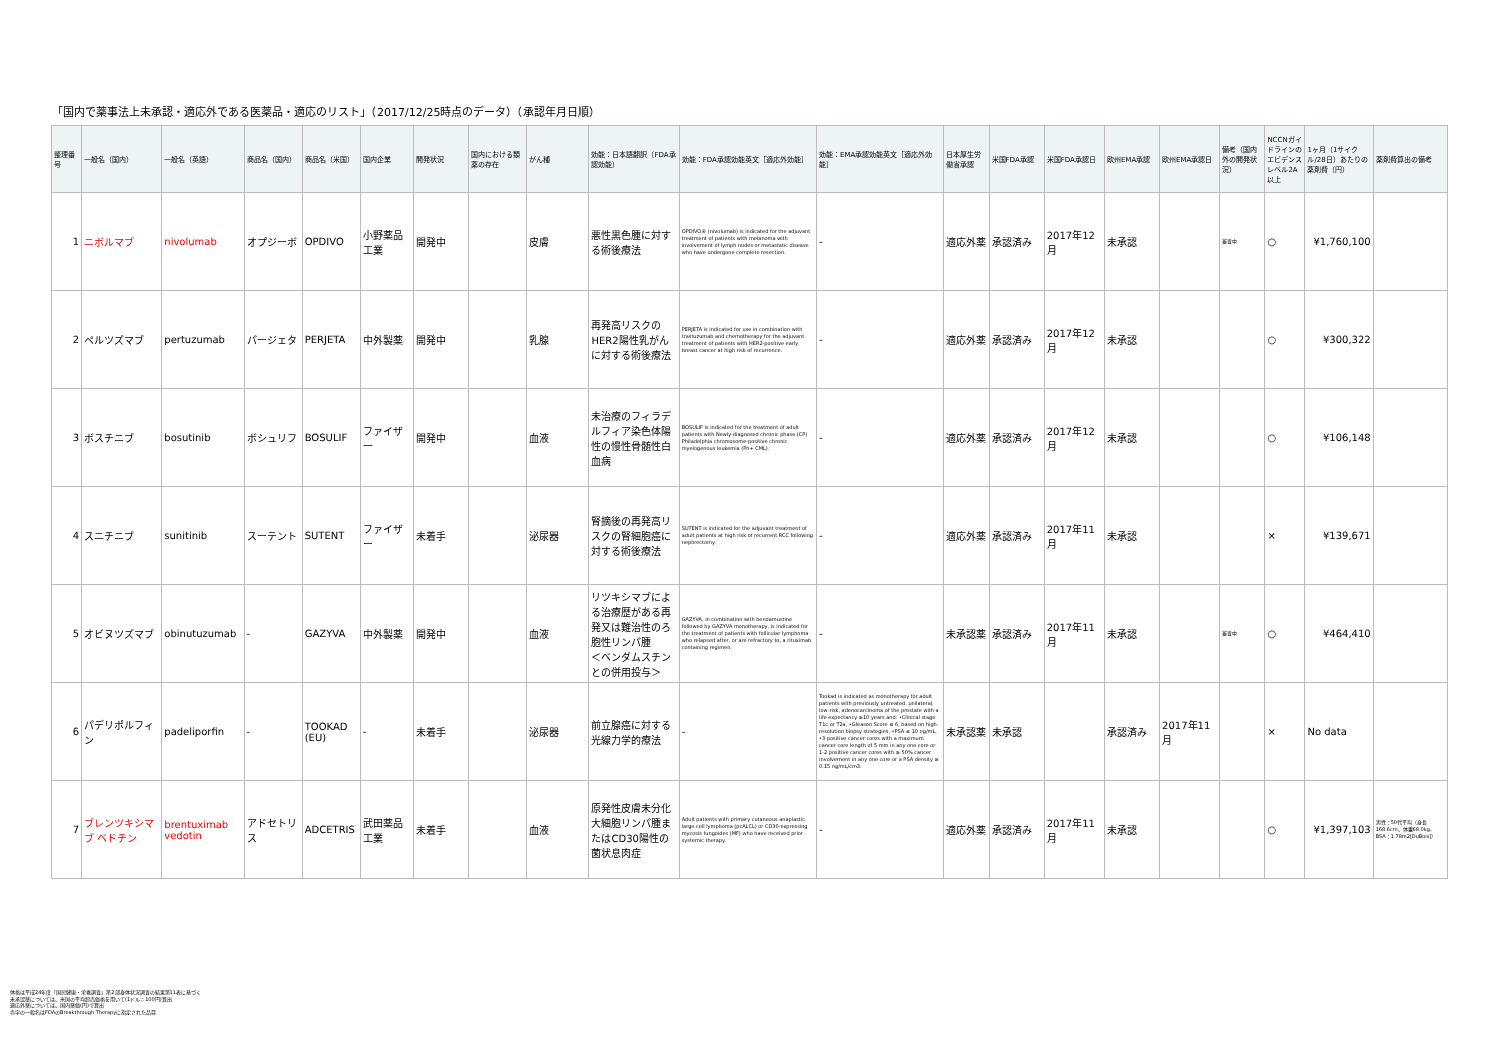「国内で薬事法上未承認・適応外である医薬品・適応のリスト」（2017/12/25時点のデータ）（承認年月日順）
| 整理番号 | 一般名（国内） | 一般名（英語） | 商品名（国内） | 商品名（米国） | 国内企業 | 開発状況 | 国内における類薬の存在 | がん種 | 効能：日本語翻訳（FDA承認効能） | 効能：FDA承認効能英文［適応外効能］ | 効能：EMA承認効能英文［適応外効能］ | 日本厚生労働省承認 | 米国FDA承認 | 米国FDA承認日 | 欧州EMA承認 | 欧州EMA承認日 | 備考（国内外の開発状況） | NCCNガイドラインのエビデンスレベル2A以上 | 1ヶ月（1サイクル/28日）あたりの薬剤費（円） | 薬剤費算出の備考 |
| --- | --- | --- | --- | --- | --- | --- | --- | --- | --- | --- | --- | --- | --- | --- | --- | --- | --- | --- | --- | --- |
| 1 | ニボルマブ | nivolumab | オプジーボ | OPDIVO | 小野薬品工業 | 開発中 | | 皮膚 | 悪性黒色腫に対する術後療法 | OPDIVO® (nivolumab) is indicated for the adjuvant treatment of patients with melanoma with involvement of lymph nodes or metastatic disease who have undergone complete resection. | - | 適応外薬 | 承認済み | 2017年12月 | 未承認 | | 審査中 | ○ | ¥1,760,100 | |
| 2 | ペルツズマブ | pertuzumab | パージェタ | PERJETA | 中外製薬 | 開発中 | | 乳腺 | 再発高リスクのHER2陽性乳がんに対する術後療法 | PERJETA is indicated for use in combination with trastuzumab and chemotherapy for the adjuvant treatment of patients with HER2-positive early breast cancer at high risk of recurrence. | - | 適応外薬 | 承認済み | 2017年12月 | 未承認 | | | ○ | ¥300,322 | |
| 3 | ボスチニブ | bosutinib | ボシュリフ | BOSULIF | ファイザー | 開発中 | | 血液 | 未治療のフィラデルフィア染色体陽性の慢性骨髄性白血病 | BOSULIF is indicated for the treatment of adult patients with Newly-diagnosed chronic phase (CP) Philadelphia chromosome-positive chronic myelogenous leukemia (Ph+ CML). | - | 適応外薬 | 承認済み | 2017年12月 | 未承認 | | | ○ | ¥106,148 | |
| 4 | スニチニブ | sunitinib | スーテント | SUTENT | ファイザー | 未着手 | | 泌尿器 | 腎摘後の再発高リスクの腎細胞癌に対する術後療法 | SUTENT is indicated for the adjuvant treatment of adult patients at high risk of recurrent RCC following nephrectomy. | - | 適応外薬 | 承認済み | 2017年11月 | 未承認 | | | × | ¥139,671 | |
| 5 | オビヌツズマブ | obinutuzumab | - | GAZYVA | 中外製薬 | 開発中 | | 血液 | リツキシマブによる治療歴がある再発又は難治性のろ胞性リンパ腫 ＜ベンダムスチンとの併用投与＞ | GAZYVA, in combination with bendamustine followed by GAZYVA monotherapy, is indicated for the treatment of patients with follicular lymphoma who relapsed after, or are refractory to, a rituximab containing regimen. | - | 未承認薬 | 承認済み | 2017年11月 | 未承認 | | 審査中 | ○ | ¥464,410 | |
| 6 | パデリポルフィン | padeliporfin | - | TOOKAD (EU) | - | 未着手 | | 泌尿器 | 前立腺癌に対する光線力学的療法 | - | Tookad is indicated as monotherapy for adult patients with previously untreated, unilateral, low-risk, adenocarcinoma of the prostate with a life expectancy ≥10 years and: •Clinical stage T1c or T2a, •Gleason Score ≤ 6, based on high-resolution biopsy strategies, •PSA ≤ 10 ng/mL, •3 positive cancer cores with a maximum cancer core length of 5 mm in any one core or 1-2 positive cancer cores with ≥ 50% cancer involvement in any one core or a PSA density ≥ 0.15 ng/mL/cm3. | 未承認薬 | 未承認 | | 承認済み | 2017年11月 | | × | No data | |
| 7 | ブレンツキシマブ ベドチン | brentuximab vedotin | アドセトリス | ADCETRIS | 武田薬品工業 | 未着手 | | 血液 | 原発性皮膚未分化大細胞リンパ腫またはCD30陽性の菌状息肉症 | Adult patients with primary cutaneous anaplastic large cell lymphoma (pcALCL) or CD30-expressing mycosis fungoides (MF) who have received prior systemic therapy. | - | 適応外薬 | 承認済み | 2017年11月 | 未承認 | | | ○ | ¥1,397,103 | 男性：50代平均（身長168.6cm、体重68.0kg、BSA：1.78m2[DuBois]） |
体格は平成24年度「国民健康・栄養調査」第2部身体状況調査の結果第11表に基づく
未承認薬については、米国の平均卸売価格を用いて(1ドル＝100円)算出
適応外薬については、国内薬価(円)で算出
赤字の一般名はFDAのBreakthrough Therapyに指定された品目